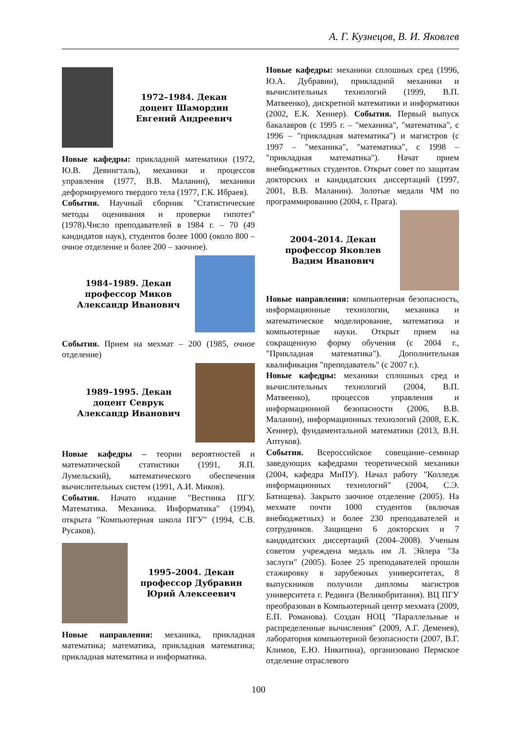А. Г. Кузнецов, В. И. Яковлев
1972–1984. Декан
доцент Шамордин
Евгений Андреевич
Новые кафедры: прикладной математики (1972, Ю.В. Девингталь), механики и процессов управления (1977, В.В. Маланин), механики деформируемого твердого тела (1977, Г.К. Ибраев).
События. Научный сборник "Статистические методы оценивания и проверки гипотез" (1978).Число преподавателей в 1984 г. – 70 (49 кандидатов наук), студентов более 1000 (около 800 – очное отделение и более 200 – заочное).
1984–1989. Декан
профессор Миков
Александр Иванович
События. Прием на мехмат – 200 (1985, очное отделение)
1989–1995. Декан
доцент Севрук
Александр Иванович
Новые кафедры – теории вероятностей и математической статистики (1991, Я.П. Лумельский), математического обеспечения вычислительных систем (1991, А.И. Миков).
События. Начато издание "Вестника ПГУ. Математика. Механика. Информатика" (1994), открыта "Компьютерная школа ПГУ" (1994, С.В. Русаков).
1995–2004. Декан
профессор Дубравин
Юрий Алексеевич
Новые направления: механика, прикладная математика; математика, прикладная математика; прикладная математика и информатика.
Новые кафедры: механики сплошных сред (1996, Ю.А. Дубравин), прикладной механики и вычислительных технологий (1999, В.П. Матвеенко), дискретной математики и информатики (2002, Е.К. Хеннер). События. Первый выпуск бакалавров (с 1995 г. – "механика", "математика", с 1996 – "прикладная математика") и магистров (с 1997 – "механика", "математика", с 1998 – "прикладная математика"). Начат прием внебюджетных студентов. Открыт совет по защитам докторских и кандидатских диссертаций (1997, 2001, В.В. Маланин). Золотые медали ЧМ по программированию (2004, г. Прага).
2004–2014. Декан
профессор Яковлев
Вадим Иванович
Новые направления: компьютерная безопасность, информационные технологии, механика и математическое моделирование, математика и компьютерные науки. Открыт прием на сокращенную форму обучения (с 2004 г., "Прикладная математика"). Дополнительная квалификация "преподаватель" (с 2007 г.).
Новые кафедры: механики сплошных сред и вычислительных технологий (2004, В.П. Матвеенко), процессов управления и информационной безопасности (2006, В.В. Маланин), информационных технологий (2008, Е.К. Хеннер), фундаментальной математики (2013, В.Н. Аптуков).
События. Всероссийское совещание–семинар заведующих кафедрами теоретической механики (2004, кафедра МиПУ). Начал работу "Колледж информационных технологий" (2004, С.Э. Батищева). Закрыто заочное отделение (2005). На мехмате почти 1000 студентов (включая внебюджетных) и более 230 преподавателей и сотрудников. Защищено 6 докторских и 7 кандидатских диссертаций (2004–2008). Ученым советом учреждена медаль им Л. Эйлера "За заслуги" (2005). Более 25 преподавателей прошли стажировку в зарубежных университетах, 8 выпускников получили дипломы магистров университета г. Рединга (Великобритания). ВЦ ПГУ преобразован в Компьютерный центр мехмата (2009, Е.П. Романова). Создан НОЦ "Параллельные и распределенные вычисления" (2009, А.Г. Деменев), лаборатория компьютерной безопасности (2007, В.Г. Климов, Е.Ю. Никитина), организовано Пермское отделение отраслевого
100